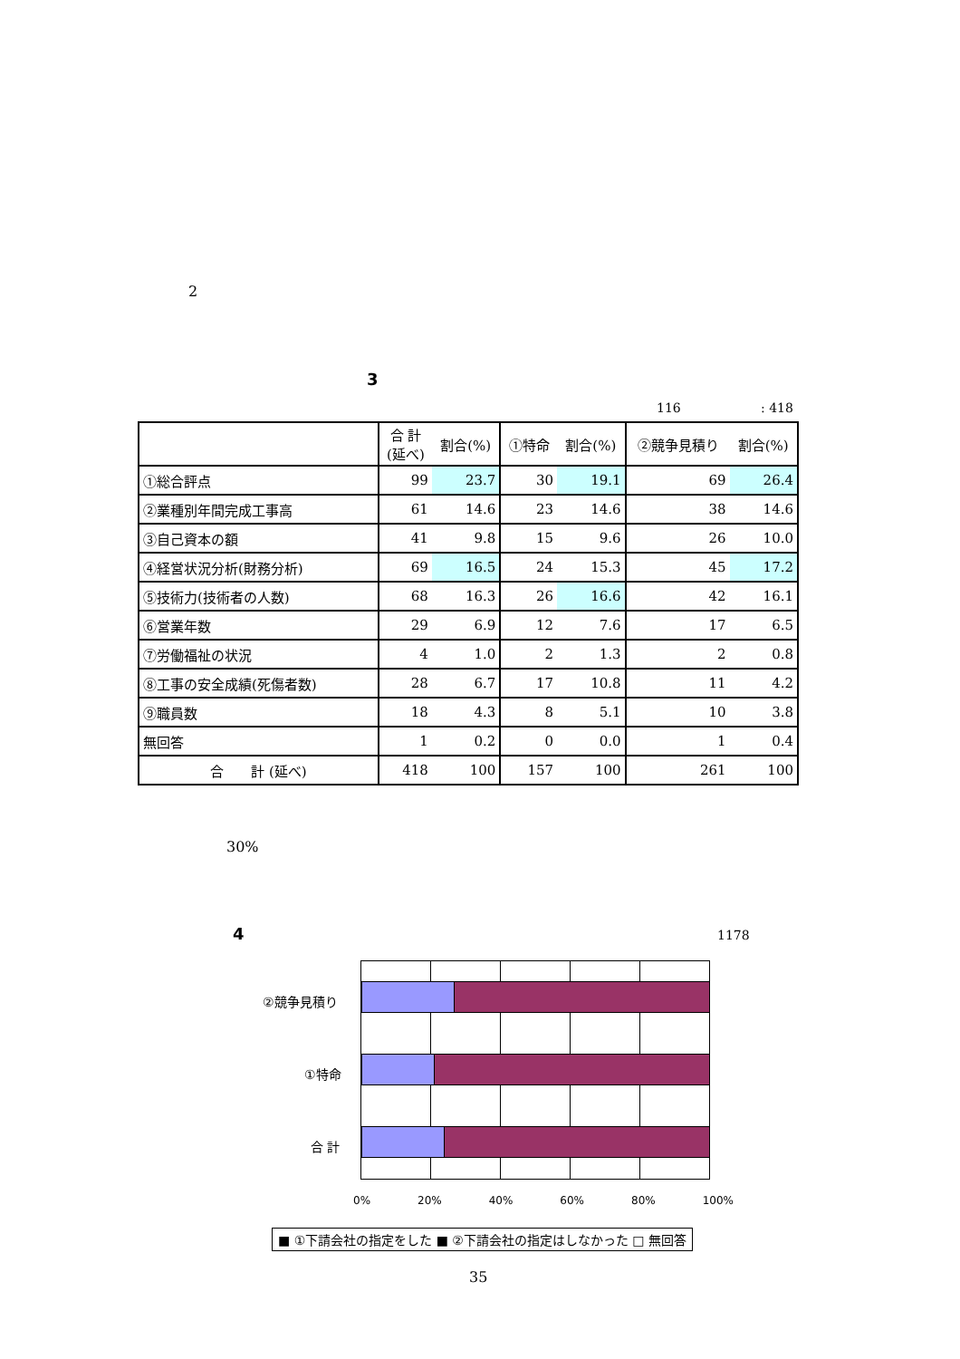2
3
116 : 418
| | 合 計 (延べ) | 割合(%) | ①特命 | 割合(%) | ②競争見積り | 割合(%) |
| --- | --- | --- | --- | --- | --- | --- |
| ①総合評点 | 99 | 23.7 | 30 | 19.1 | 69 | 26.4 |
| ②業種別年間完成工事高 | 61 | 14.6 | 23 | 14.6 | 38 | 14.6 |
| ③自己資本の額 | 41 | 9.8 | 15 | 9.6 | 26 | 10.0 |
| ④経営状況分析(財務分析) | 69 | 16.5 | 24 | 15.3 | 45 | 17.2 |
| ⑤技術力(技術者の人数) | 68 | 16.3 | 26 | 16.6 | 42 | 16.1 |
| ⑥営業年数 | 29 | 6.9 | 12 | 7.6 | 17 | 6.5 |
| ⑦労働福祉の状況 | 4 | 1.0 | 2 | 1.3 | 2 | 0.8 |
| ⑧工事の安全成績(死傷者数) | 28 | 6.7 | 17 | 10.8 | 11 | 4.2 |
| ⑨職員数 | 18 | 4.3 | 8 | 5.1 | 10 | 3.8 |
| 無回答 | 1 | 0.2 | 0 | 0.0 | 1 | 0.4 |
| 合 計 (延べ) | 418 | 100 | 157 | 100 | 261 | 100 |
30%
4 1178
②競争見積り
①特命
合 計
0% 20% 40% 60% 80% 100%
■ ①下請会社の指定をした ■ ②下請会社の指定はしなかった □ 無回答
35